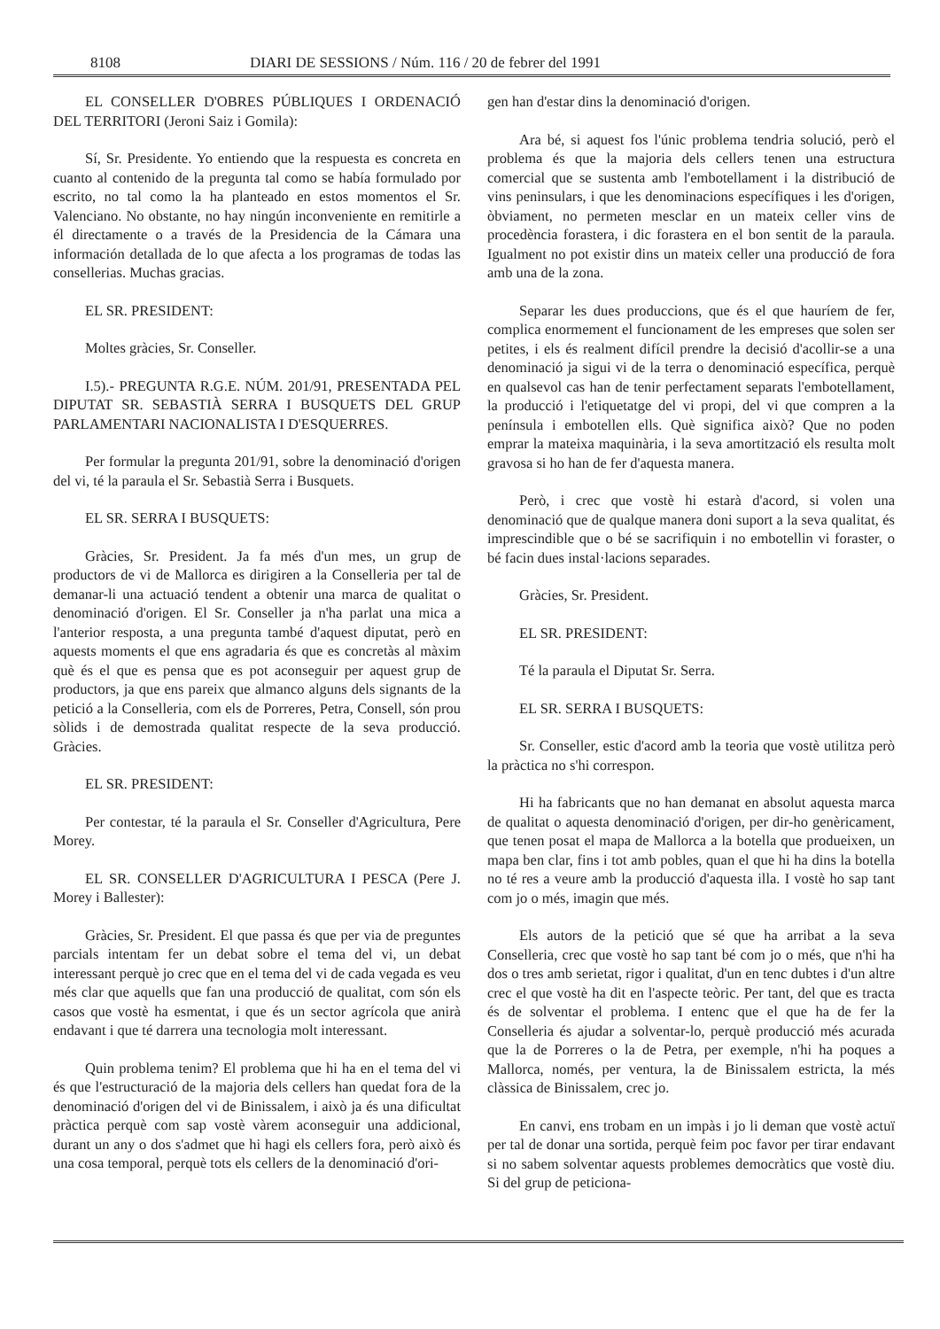8108 DIARI DE SESSIONS / Núm. 116 / 20 de febrer del 1991
EL CONSELLER D'OBRES PÚBLIQUES I ORDENACIÓ DEL TERRITORI (Jeroni Saiz i Gomila):
Sí, Sr. Presidente. Yo entiendo que la respuesta es concreta en cuanto al contenido de la pregunta tal como se había formulado por escrito, no tal como la ha planteado en estos momentos el Sr. Valenciano. No obstante, no hay ningún inconveniente en remitirle a él directamente o a través de la Presidencia de la Cámara una información detallada de lo que afecta a los programas de todas las consellerias. Muchas gracias.
EL SR. PRESIDENT:
Moltes gràcies, Sr. Conseller.
I.5).- PREGUNTA R.G.E. NÚM. 201/91, PRESENTADA PEL DIPUTAT SR. SEBASTIÀ SERRA I BUSQUETS DEL GRUP PARLAMENTARI NACIONALISTA I D'ESQUERRES.
Per formular la pregunta 201/91, sobre la denominació d'origen del vi, té la paraula el Sr. Sebastià Serra i Busquets.
EL SR. SERRA I BUSQUETS:
Gràcies, Sr. President. Ja fa més d'un mes, un grup de productors de vi de Mallorca es dirigiren a la Conselleria per tal de demanar-li una actuació tendent a obtenir una marca de qualitat o denominació d'origen. El Sr. Conseller ja n'ha parlat una mica a l'anterior resposta, a una pregunta també d'aquest diputat, però en aquests moments el que ens agradaria és que es concretàs al màxim què és el que es pensa que es pot aconseguir per aquest grup de productors, ja que ens pareix que almanco alguns dels signants de la petició a la Conselleria, com els de Porreres, Petra, Consell, són prou sòlids i de demostrada qualitat respecte de la seva producció. Gràcies.
EL SR. PRESIDENT:
Per contestar, té la paraula el Sr. Conseller d'Agricultura, Pere Morey.
EL SR. CONSELLER D'AGRICULTURA I PESCA (Pere J. Morey i Ballester):
Gràcies, Sr. President. El que passa és que per via de preguntes parcials intentam fer un debat sobre el tema del vi, un debat interessant perquè jo crec que en el tema del vi de cada vegada es veu més clar que aquells que fan una producció de qualitat, com són els casos que vostè ha esmentat, i que és un sector agrícola que anirà endavant i que té darrera una tecnologia molt interessant.
Quin problema tenim? El problema que hi ha en el tema del vi és que l'estructuració de la majoria dels cellers han quedat fora de la denominació d'origen del vi de Binissalem, i això ja és una dificultat pràctica perquè com sap vostè vàrem aconseguir una addicional, durant un any o dos s'admet que hi hagi els cellers fora, però això és una cosa temporal, perquè tots els cellers de la denominació d'ori-
gen han d'estar dins la denominació d'origen.
Ara bé, si aquest fos l'únic problema tendria solució, però el problema és que la majoria dels cellers tenen una estructura comercial que se sustenta amb l'embotellament i la distribució de vins peninsulars, i que les denominacions específiques i les d'origen, òbviament, no permeten mesclar en un mateix celler vins de procedència forastera, i dic forastera en el bon sentit de la paraula. Igualment no pot existir dins un mateix celler una producció de fora amb una de la zona.
Separar les dues produccions, que és el que hauríem de fer, complica enormement el funcionament de les empreses que solen ser petites, i els és realment difícil prendre la decisió d'acollir-se a una denominació ja sigui vi de la terra o denominació específica, perquè en qualsevol cas han de tenir perfectament separats l'embotellament, la producció i l'etiquetatge del vi propi, del vi que compren a la península i embotellen ells. Què significa això? Que no poden emprar la mateixa maquinària, i la seva amortització els resulta molt gravosa si ho han de fer d'aquesta manera.
Però, i crec que vostè hi estarà d'acord, si volen una denominació que de qualque manera doni suport a la seva qualitat, és imprescindible que o bé se sacrifiquin i no embotellin vi foraster, o bé facin dues instal·lacions separades.
Gràcies, Sr. President.
EL SR. PRESIDENT:
Té la paraula el Diputat Sr. Serra.
EL SR. SERRA I BUSQUETS:
Sr. Conseller, estic d'acord amb la teoria que vostè utilitza però la pràctica no s'hi correspon.
Hi ha fabricants que no han demanat en absolut aquesta marca de qualitat o aquesta denominació d'origen, per dir-ho genèricament, que tenen posat el mapa de Mallorca a la botella que produeixen, un mapa ben clar, fins i tot amb pobles, quan el que hi ha dins la botella no té res a veure amb la producció d'aquesta illa. I vostè ho sap tant com jo o més, imagin que més.
Els autors de la petició que sé que ha arribat a la seva Conselleria, crec que vostè ho sap tant bé com jo o més, que n'hi ha dos o tres amb serietat, rigor i qualitat, d'un en tenc dubtes i d'un altre crec el que vostè ha dit en l'aspecte teòric. Per tant, del que es tracta és de solventar el problema. I entenc que el que ha de fer la Conselleria és ajudar a solventar-lo, perquè producció més acurada que la de Porreres o la de Petra, per exemple, n'hi ha poques a Mallorca, només, per ventura, la de Binissalem estricta, la més clàssica de Binissalem, crec jo.
En canvi, ens trobam en un impàs i jo li deman que vostè actuï per tal de donar una sortida, perquè feim poc favor per tirar endavant si no sabem solventar aquests problemes democràtics que vostè diu. Si del grup de peticiona-